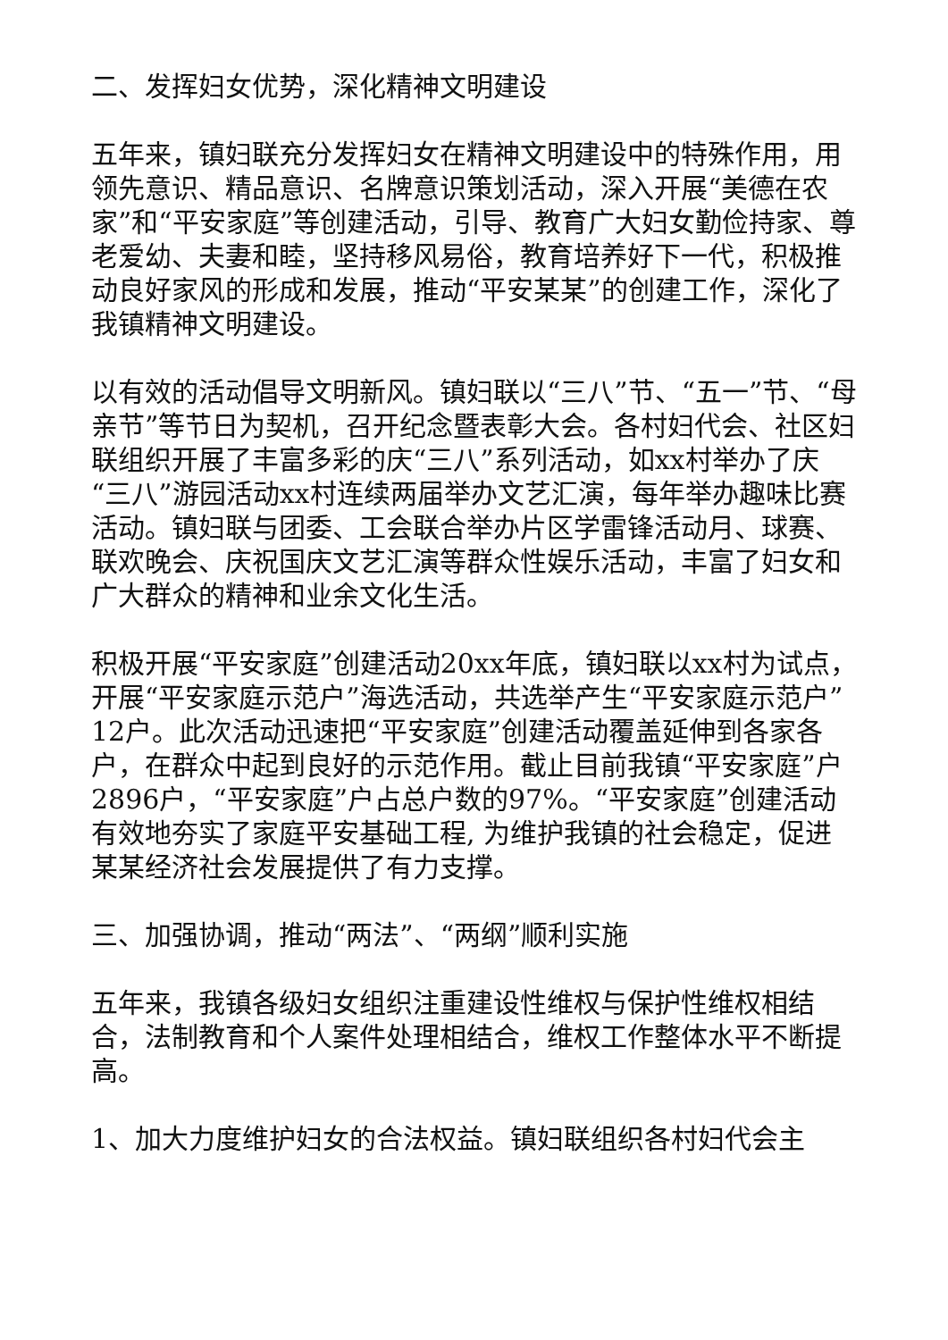二、发挥妇女优势，深化精神文明建设
五年来，镇妇联充分发挥妇女在精神文明建设中的特殊作用，用领先意识、精品意识、名牌意识策划活动，深入开展“美德在农家”和“平安家庭”等创建活动，引导、教育广大妇女勤俭持家、尊老爱幼、夫妻和睦，坚持移风易俗，教育培养好下一代，积极推动良好家风的形成和发展，推动“平安某某”的创建工作，深化了我镇精神文明建设。
以有效的活动倡导文明新风。镇妇联以“三八”节、“五一”节、“母亲节”等节日为契机，召开纪念暨表彰大会。各村妇代会、社区妇联组织开展了丰富多彩的庆“三八”系列活动，如xx村举办了庆“三八”游园活动xx村连续两届举办文艺汇演，每年举办趣味比赛活动。镇妇联与团委、工会联合举办片区学雷锋活动月、球赛、联欢晚会、庆祝国庆文艺汇演等群众性娱乐活动，丰富了妇女和广大群众的精神和业余文化生活。
积极开展“平安家庭”创建活动20xx年底，镇妇联以xx村为试点，开展“平安家庭示范户”海选活动，共选举产生“平安家庭示范户”12户。此次活动迅速把“平安家庭”创建活动覆盖延伸到各家各户，在群众中起到良好的示范作用。截止目前我镇“平安家庭”户2896户，“平安家庭”户占总户数的97%。“平安家庭”创建活动有效地夯实了家庭平安基础工程, 为维护我镇的社会稳定，促进某某经济社会发展提供了有力支撑。
三、加强协调，推动“两法”、“两纲”顺利实施
五年来，我镇各级妇女组织注重建设性维权与保护性维权相结合，法制教育和个人案件处理相结合，维权工作整体水平不断提高。
1、加大力度维护妇女的合法权益。镇妇联组织各村妇代会主